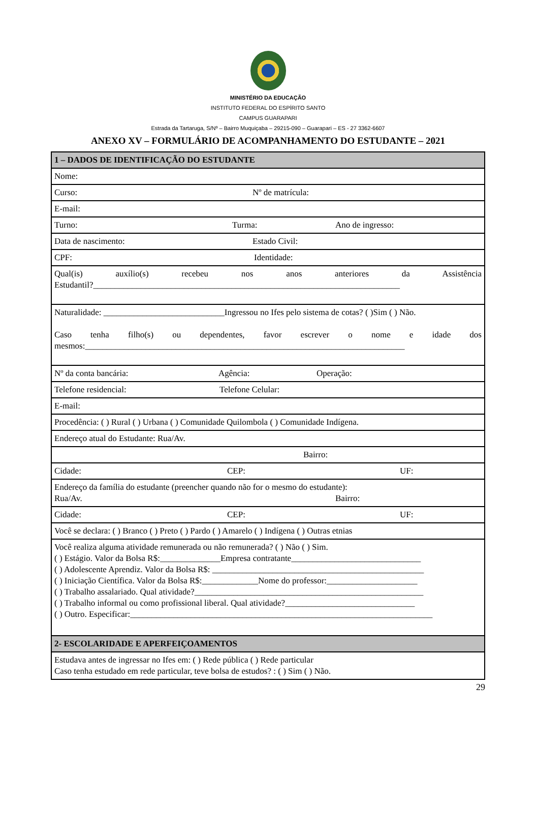MINISTÉRIO DA EDUCAÇÃO
INSTITUTO FEDERAL DO ESPÍRITO SANTO
CAMPUS GUARAPARI
Estrada da Tartaruga, S/Nº – Bairro Muquiçaba – 29215-090 – Guarapari – ES - 27 3362-6607
ANEXO XV – FORMULÁRIO DE ACOMPANHAMENTO DO ESTUDANTE – 2021
| 1 – DADOS DE IDENTIFICAÇÃO DO ESTUDANTE |
| Nome: |
| Curso: Nº de matrícula: |
| E-mail: |
| Turno: Turma: Ano de ingresso: |
| Data de nascimento: Estado Civil: |
| CPF: Identidade: |
| Qual(is) auxílio(s) recebeu nos anos anteriores da Assistência Estudantil?_______________________________________________________________________ |
| Naturalidade: ____________________________Ingressou no Ifes pelo sistema de cotas? ( )Sim ( ) Não. Caso tenha filho(s) ou dependentes, favor escrever o nome e idade dos mesmos:__________________________________________________________________________ |
| Nº da conta bancária: Agência: Operação: |
| Telefone residencial: Telefone Celular: |
| E-mail: |
| Procedência: ( ) Rural ( ) Urbana ( ) Comunidade Quilombola ( ) Comunidade Indígena. |
| Endereço atual do Estudante: Rua/Av. |
| Bairro: |
| Cidade: CEP: UF: |
| Endereço da família do estudante (preencher quando não for o mesmo do estudante): Rua/Av. Bairro: |
| Cidade: CEP: UF: |
| Você se declara: ( ) Branco ( ) Preto ( ) Pardo ( ) Amarelo ( ) Indígena ( ) Outras etnias |
| Você realiza alguma atividade remunerada ou não remunerada? ( ) Não ( ) Sim. ( ) Estágio. Valor da Bolsa R$:______________Empresa contratante______________________________ ( ) Adolescente Aprendiz. Valor da Bolsa R$: _________________________________________________ ( ) Iniciação Científica. Valor da Bolsa R$:_____________Nome do professor:_____________________ ( ) Trabalho assalariado. Qual atividade?_____________________________________________________ ( ) Trabalho informal ou como profissional liberal. Qual atividade?______________________________ ( ) Outro. Especificar:______________________________________________________________________ |
| 2- ESCOLARIDADE E APERFEIÇOAMENTOS |
| Estudava antes de ingressar no Ifes em: ( ) Rede pública ( ) Rede particular Caso tenha estudado em rede particular, teve bolsa de estudos? : ( ) Sim ( ) Não. |
29